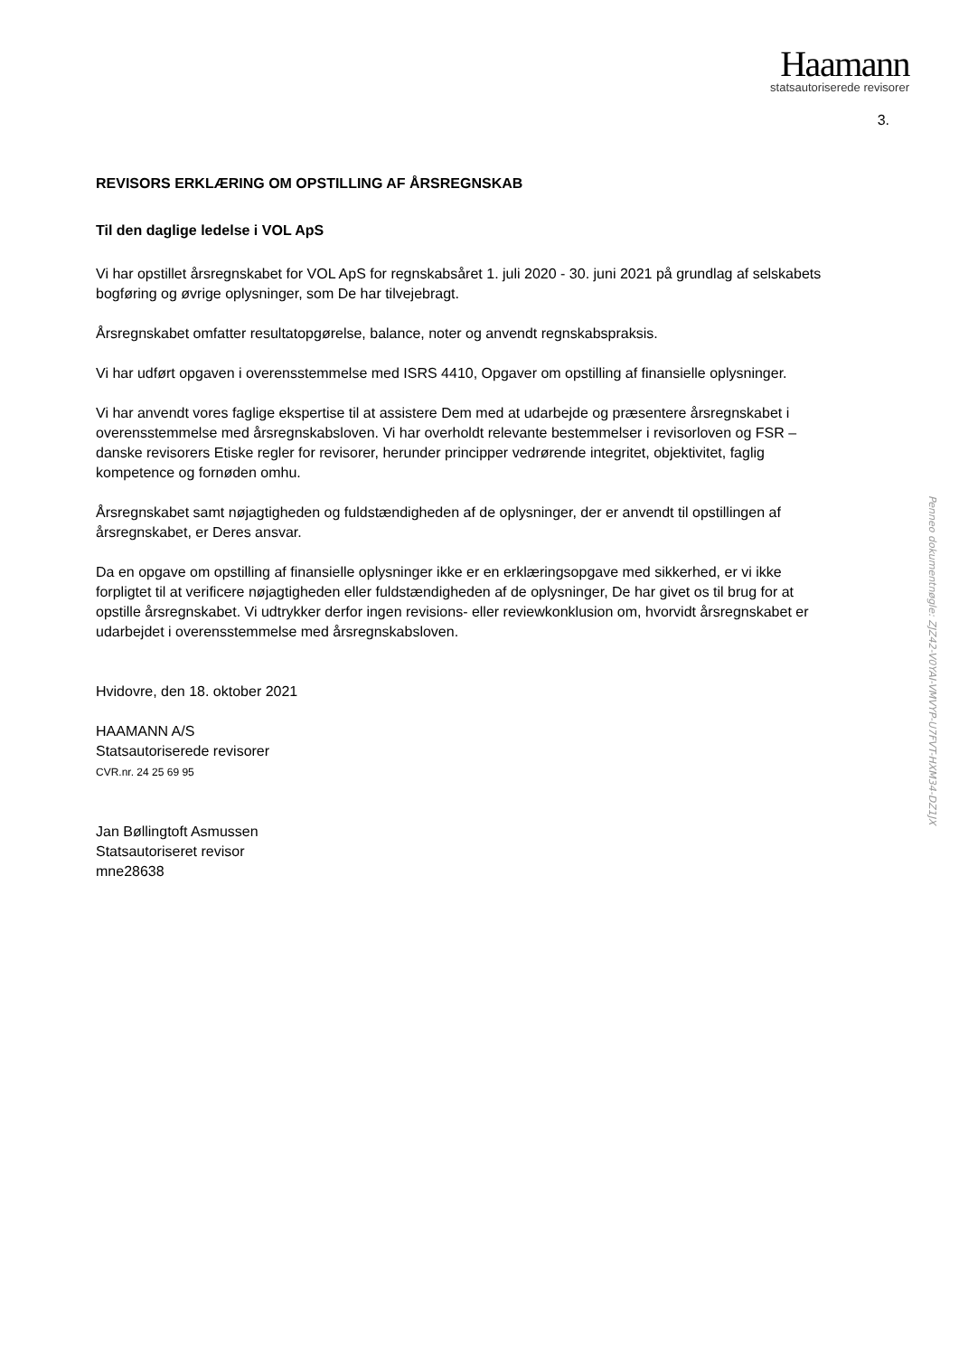Haamann
statsautoriserede revisorer
3.
REVISORS ERKLÆRING OM OPSTILLING AF ÅRSREGNSKAB
Til den daglige ledelse i VOL ApS
Vi har opstillet årsregnskabet for VOL ApS for regnskabsåret 1. juli 2020 - 30. juni 2021 på grundlag af selskabets bogføring og øvrige oplysninger, som De har tilvejebragt.
Årsregnskabet omfatter resultatopgørelse, balance, noter og anvendt regnskabspraksis.
Vi har udført opgaven i overensstemmelse med ISRS 4410, Opgaver om opstilling af finansielle oplysninger.
Vi har anvendt vores faglige ekspertise til at assistere Dem med at udarbejde og præsentere årsregnskabet i overensstemmelse med årsregnskabsloven. Vi har overholdt relevante bestemmelser i revisorloven og FSR – danske revisorers Etiske regler for revisorer, herunder principper vedrørende integritet, objektivitet, faglig kompetence og fornøden omhu.
Årsregnskabet samt nøjagtigheden og fuldstændigheden af de oplysninger, der er anvendt til opstillingen af årsregnskabet, er Deres ansvar.
Da en opgave om opstilling af finansielle oplysninger ikke er en erklæringsopgave med sikkerhed, er vi ikke forpligtet til at verificere nøjagtigheden eller fuldstændigheden af de oplysninger, De har givet os til brug for at opstille årsregnskabet. Vi udtrykker derfor ingen revisions- eller reviewkonklusion om, hvorvidt årsregnskabet er udarbejdet i overensstemmelse med årsregnskabsloven.
Hvidovre, den 18. oktober 2021
HAAMANN A/S
Statsautoriserede revisorer
CVR.nr. 24 25 69 95
Jan Bøllingtoft Asmussen
Statsautoriseret revisor
mne28638
Penneo dokumentnøgle: ZJZ42-V0YAI-VMVYP-U7FVT-HXM34-DZ1JX